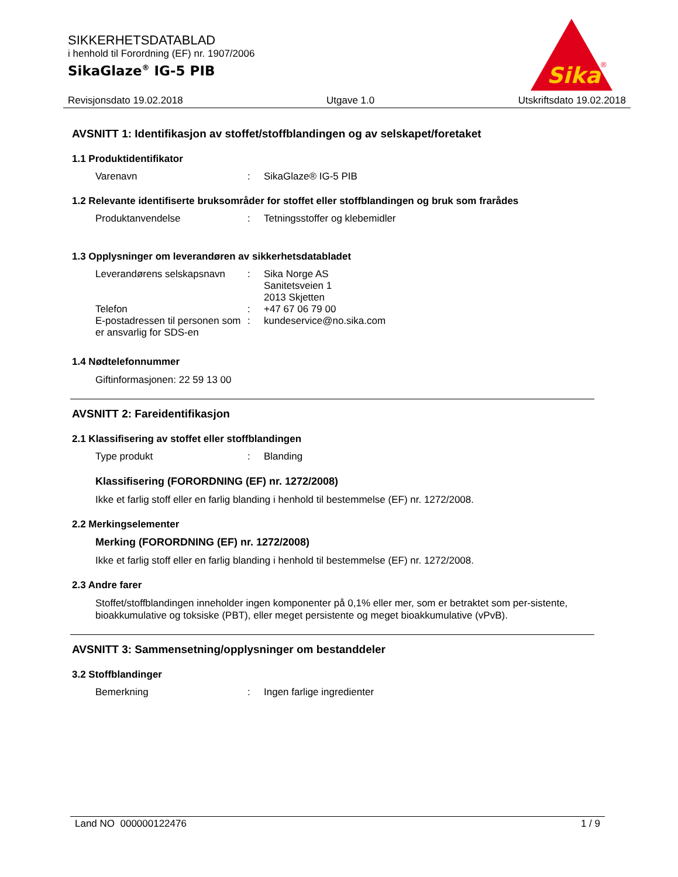SIKKERHETSDATABLAD
i henhold til Forordning (EF) nr. 1907/2006
SikaGlaze<sup>®</sup> IG-5 PIB
Sika
®
Revisjonsdato 19.02.2018 Utgave 1.0 Utskriftsdato 19.02.2018
AVSNITT 1: Identifikasjon av stoffet/stoffblandingen og av selskapet/foretaket
1.1 Produktidentifikator
Varenavn: SikaGlaze® IG-5 PIB
1.2 Relevante identifiserte bruksområder for stoffet eller stoffblandingen og bruk som frarådes
Produktanvendelse: Tetningsstoffer og klebemidler
1.3 Opplysninger om leverandøren av sikkerhetsdatabladet
Leverandørens selskapsnavn: Sika Norge AS
Sanitetsveien 1
2013 Skjetten
Telefon: +47 67 06 79 00
E-postadressen til personen som er ansvarlig for SDS-en: kundeservice@no.sika.com
1.4 Nødtelefonnummer
Giftinformasjonen: 22 59 13 00
AVSNITT 2: Fareidentifikasjon
2.1 Klassifisering av stoffet eller stoffblandingen
Type produkt: Blanding
Klassifisering (FORORDNING (EF) nr. 1272/2008)
Ikke et farlig stoff eller en farlig blanding i henhold til bestemmelse (EF) nr. 1272/2008.
2.2 Merkingselementer
Merking (FORORDNING (EF) nr. 1272/2008)
Ikke et farlig stoff eller en farlig blanding i henhold til bestemmelse (EF) nr. 1272/2008.
2.3 Andre farer
Stoffet/stoffblandingen inneholder ingen komponenter på 0,1% eller mer, som er betraktet som per-sistente, bioakkumulative og toksiske (PBT), eller meget persistente og meget bioakkumulative (vPvB).
AVSNITT 3: Sammensetning/opplysninger om bestanddeler
3.2 Stoffblandinger
Bemerkning: Ingen farlige ingredienter
Land NO 000000122476 1 / 9